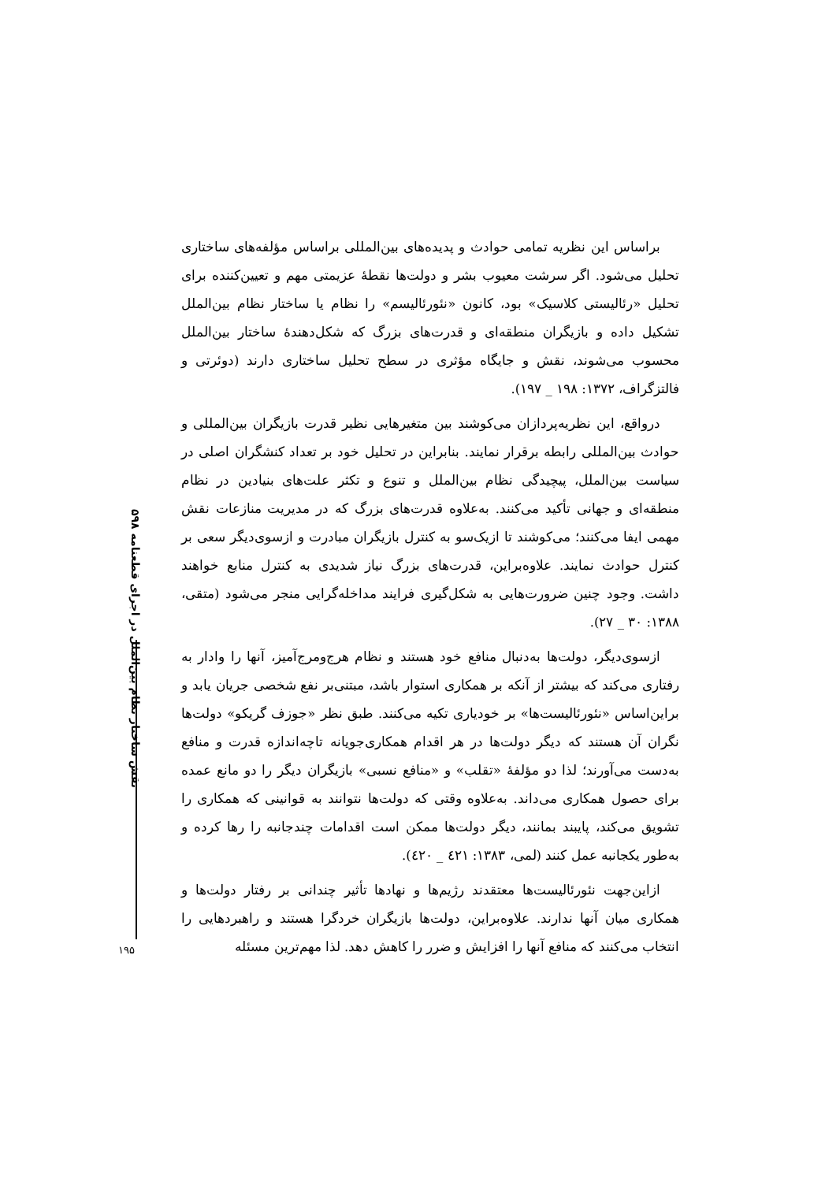نقش ساختار نظام بین‌الملل در اجرای قطعنامه ۵۹۸
براساس این نظریه تمامی حوادث و پدیده‌های بین‌المللی براساس مؤلفه‌های ساختاری تحلیل می‌شود. اگر سرشت معیوب بشر و دولت‌ها نقطهٔ عزیمتی مهم و تعیین‌کننده برای تحلیل «رئالیستی کلاسیک» بود، کانون «نئورئالیسم» را نظام یا ساختار نظام بین‌الملل تشکیل داده و بازیگران منطقه‌ای و قدرت‌های بزرگ که شکل‌دهندهٔ ساختار بین‌الملل محسوب می‌شوند، نقش و جایگاه مؤثری در سطح تحلیل ساختاری دارند (دوئرتی و فالتزگراف، ۱۳۷۲: ۱۹۸ _ ۱۹۷).
درواقع، این نظریه‌پردازان می‌کوشند بین متغیرهایی نظیر قدرت بازیگران بین‌المللی و حوادث بین‌المللی رابطه برقرار نمایند. بنابراین در تحلیل خود بر تعداد کنشگران اصلی در سیاست بین‌الملل، پیچیدگی نظام بین‌الملل و تنوع و تکثر علت‌های بنیادین در نظام منطقه‌ای و جهانی تأکید می‌کنند. به‌علاوه قدرت‌های بزرگ که در مدیریت منازعات نقش مهمی ایفا می‌کنند؛ می‌کوشند تا ازیک‌سو به کنترل بازیگران مبادرت و ازسوی‌دیگر سعی بر کنترل حوادث نمایند. علاوه‌براین، قدرت‌های بزرگ نیاز شدیدی به کنترل منابع خواهند داشت. وجود چنین ضرورت‌هایی به شکل‌گیری فرایند مداخله‌گرایی منجر می‌شود (متقی، ۱۳۸۸: ۳۰ _ ۲۷).
ازسوی‌دیگر، دولت‌ها به‌دنبال منافع خود هستند و نظام هرج‌ومرج‌آمیز، آنها را وادار به رفتاری می‌کند که بیشتر از آنکه بر همکاری استوار باشد، مبتنی‌بر نفع شخصی جریان یابد و براین‌اساس «نئورئالیست‌ها» بر خودیاری تکیه می‌کنند. طبق نظر «جوزف گریکو» دولت‌ها نگران آن هستند که دیگر دولت‌ها در هر اقدام همکاری‌جویانه تاچه‌اندازه قدرت و منافع به‌دست می‌آورند؛ لذا دو مؤلفهٔ «تقلب» و «منافع نسبی» بازیگران دیگر را دو مانع عمده برای حصول همکاری می‌داند. به‌علاوه وقتی که دولت‌ها نتوانند به قوانینی که همکاری را تشویق می‌کند، پایبند بمانند، دیگر دولت‌ها ممکن است اقدامات چندجانبه را رها کرده و به‌طور یکجانبه عمل کنند (لمی، ۱۳۸۳: ٤۲۱ _ ٤۲۰).
ازاین‌جهت نئورئالیست‌ها معتقدند رژیم‌ها و نهادها تأثیر چندانی بر رفتار دولت‌ها و همکاری میان آنها ندارند. علاوه‌براین، دولت‌ها بازیگران خردگرا هستند و راهبردهایی را انتخاب می‌کنند که منافع آنها را افزایش و ضرر را کاهش دهد. لذا مهم‌ترین مسئله
۱۹۵